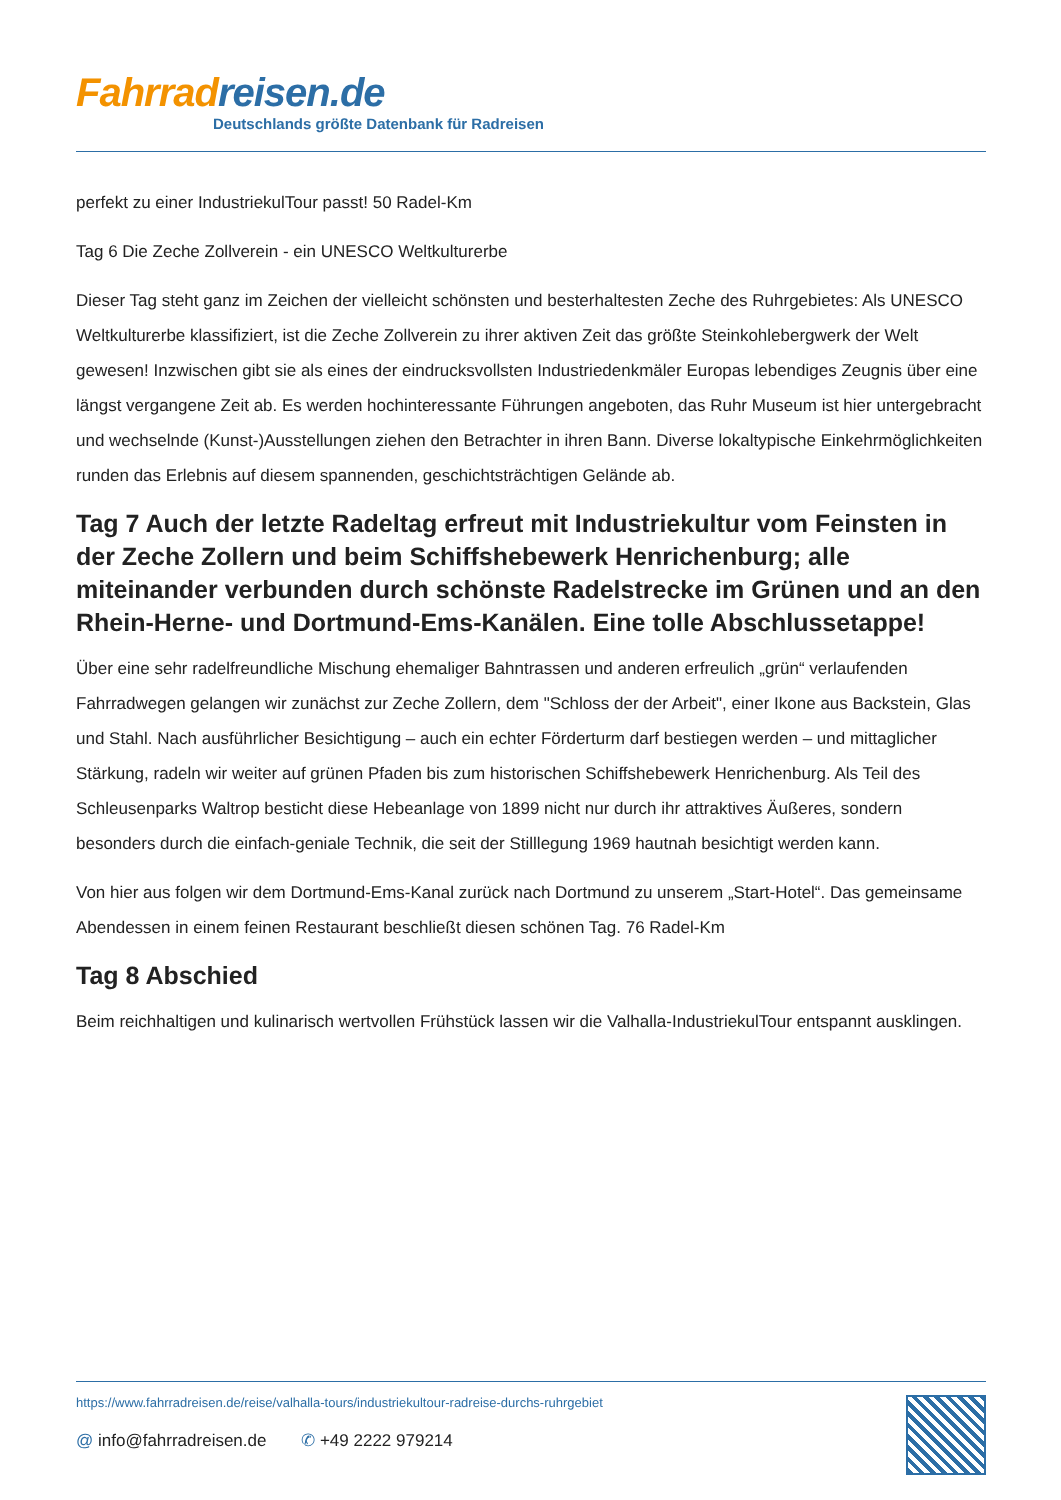Fahrrad reisen.de
Deutschlands größte Datenbank für Radreisen
perfekt zu einer IndustriekulTour passt! 50 Radel-Km
Tag 6 Die Zeche Zollverein - ein UNESCO Weltkulturerbe
Dieser Tag steht ganz im Zeichen der vielleicht schönsten und besterhaltesten Zeche des Ruhrgebietes: Als UNESCO Weltkulturerbe klassifiziert, ist die Zeche Zollverein zu ihrer aktiven Zeit das größte Steinkohlebergwerk der Welt gewesen! Inzwischen gibt sie als eines der eindrucksvollsten Industriedenkmäler Europas lebendiges Zeugnis über eine längst vergangene Zeit ab. Es werden hochinteressante Führungen angeboten, das Ruhr Museum ist hier untergebracht und wechselnde (Kunst-)Ausstellungen ziehen den Betrachter in ihren Bann. Diverse lokaltypische Einkehrmöglichkeiten runden das Erlebnis auf diesem spannenden, geschichtsträchtigen Gelände ab.
Tag 7 Auch der letzte Radeltag erfreut mit Industriekultur vom Feinsten in der Zeche Zollern und beim Schiffshebewerk Henrichenburg; alle miteinander verbunden durch schönste Radelstrecke im Grünen und an den Rhein-Herne- und Dortmund-Ems-Kanälen. Eine tolle Abschlussetappe!
Über eine sehr radelfreundliche Mischung ehemaliger Bahntrassen und anderen erfreulich „grün“ verlaufenden Fahrradwegen gelangen wir zunächst zur Zeche Zollern, dem "Schloss der der Arbeit", einer Ikone aus Backstein, Glas und Stahl. Nach ausführlicher Besichtigung – auch ein echter Förderturm darf bestiegen werden – und mittaglicher Stärkung, radeln wir weiter auf grünen Pfaden bis zum historischen Schiffshebewerk Henrichenburg. Als Teil des Schleusenparks Waltrop besticht diese Hebeanlage von 1899 nicht nur durch ihr attraktives Äußeres, sondern besonders durch die einfach-geniale Technik, die seit der Stilllegung 1969 hautnah besichtigt werden kann.
Von hier aus folgen wir dem Dortmund-Ems-Kanal zurück nach Dortmund zu unserem „Start-Hotel“. Das gemeinsame Abendessen in einem feinen Restaurant beschließt diesen schönen Tag. 76 Radel-Km
Tag 8 Abschied
Beim reichhaltigen und kulinarisch wertvollen Frühstück lassen wir die Valhalla-IndustriekulTour entspannt ausklingen.
https://www.fahrradreisen.de/reise/valhalla-tours/industriekultour-radreise-durchs-ruhrgebiet
@ info@fahrradreisen.de ✆ +49 2222 979214